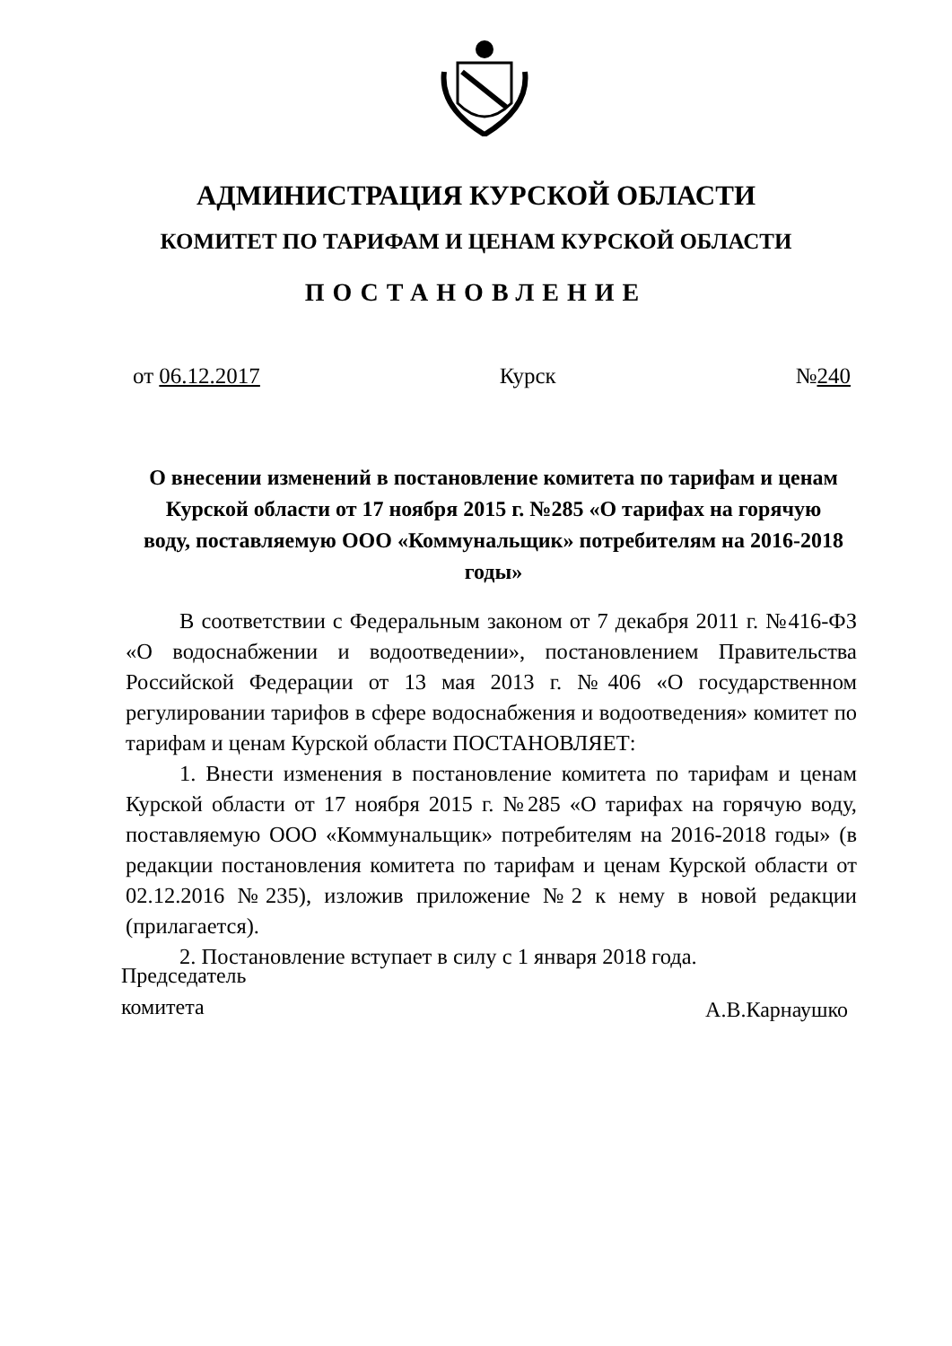АДМИНИСТРАЦИЯ КУРСКОЙ ОБЛАСТИ
КОМИТЕТ ПО ТАРИФАМ И ЦЕНАМ КУРСКОЙ ОБЛАСТИ
ПОСТАНОВЛЕНИЕ
от 06.12.2017 Курск №240
О внесении изменений в постановление комитета по тарифам и ценам Курской области от 17 ноября 2015 г. №285 «О тарифах на горячую воду, поставляемую ООО «Коммунальщик» потребителям на 2016-2018 годы»
В соответствии с Федеральным законом от 7 декабря 2011 г. №416-ФЗ «О водоснабжении и водоотведении», постановлением Правительства Российской Федерации от 13 мая 2013 г. №406 «О государственном регулировании тарифов в сфере водоснабжения и водоотведения» комитет по тарифам и ценам Курской области ПОСТАНОВЛЯЕТ:
1. Внести изменения в постановление комитета по тарифам и ценам Курской области от 17 ноября 2015 г. №285 «О тарифах на горячую воду, поставляемую ООО «Коммунальщик» потребителям на 2016-2018 годы» (в редакции постановления комитета по тарифам и ценам Курской области от 02.12.2016 №235), изложив приложение №2 к нему в новой редакции (прилагается).
2. Постановление вступает в силу с 1 января 2018 года.
Председатель
комитета
А.В.Карнаушко